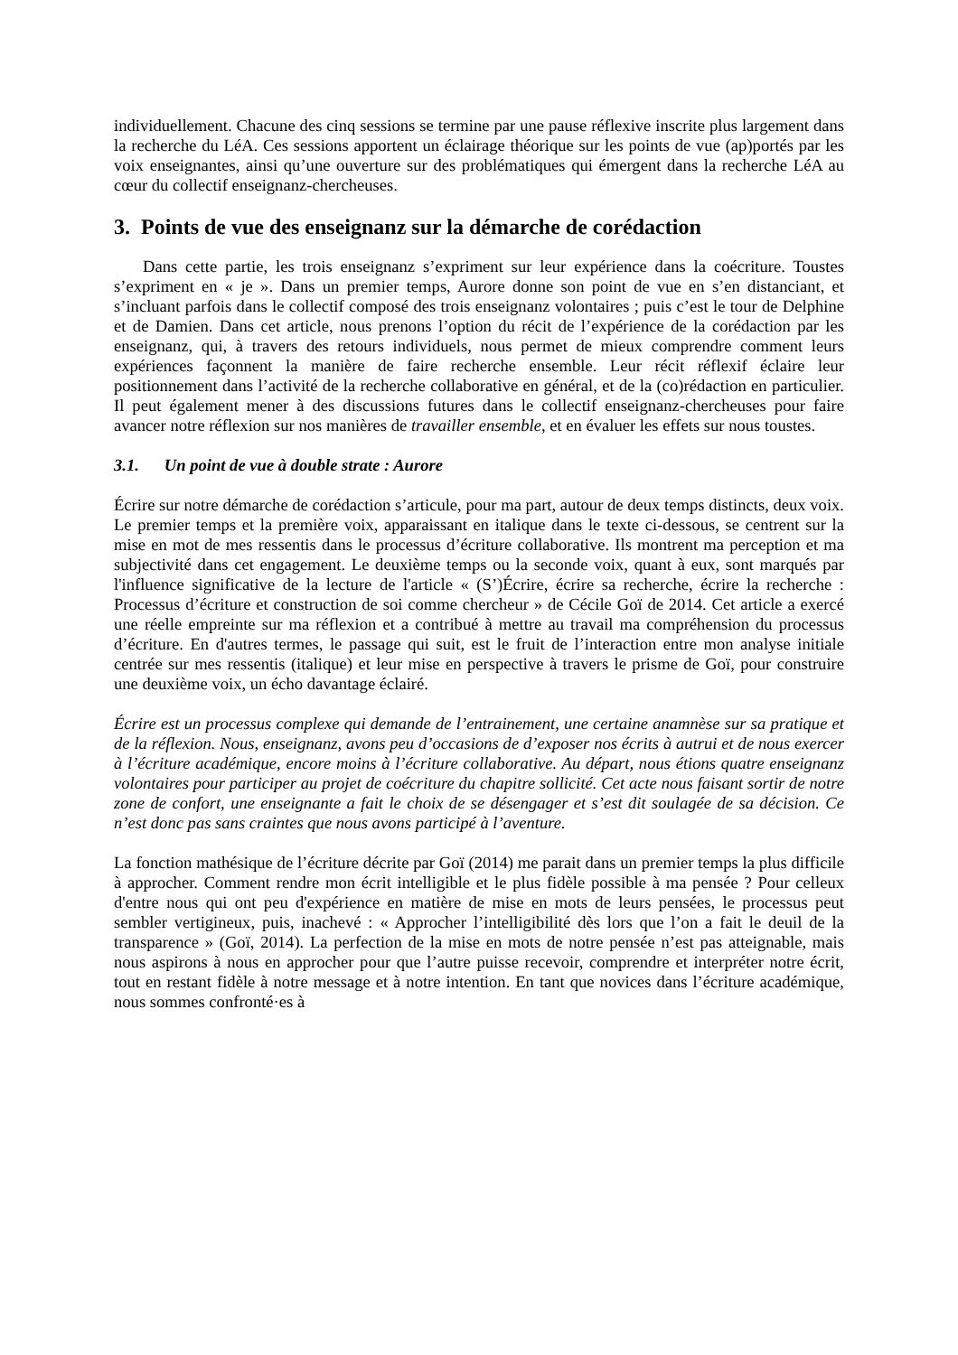individuellement. Chacune des cinq sessions se termine par une pause réflexive inscrite plus largement dans la recherche du LéA. Ces sessions apportent un éclairage théorique sur les points de vue (ap)portés par les voix enseignantes, ainsi qu’une ouverture sur des problématiques qui émergent dans la recherche LéA au cœur du collectif enseignanz-chercheuses.
3. Points de vue des enseignanz sur la démarche de corédaction
Dans cette partie, les trois enseignanz s’expriment sur leur expérience dans la coécriture. Toustes s’expriment en « je ». Dans un premier temps, Aurore donne son point de vue en s’en distanciant, et s’incluant parfois dans le collectif composé des trois enseignanz volontaires ; puis c’est le tour de Delphine et de Damien. Dans cet article, nous prenons l’option du récit de l’expérience de la corédaction par les enseignanz, qui, à travers des retours individuels, nous permet de mieux comprendre comment leurs expériences façonnent la manière de faire recherche ensemble. Leur récit réflexif éclaire leur positionnement dans l’activité de la recherche collaborative en général, et de la (co)rédaction en particulier. Il peut également mener à des discussions futures dans le collectif enseignanz-chercheuses pour faire avancer notre réflexion sur nos manières de travailler ensemble, et en évaluer les effets sur nous toustes.
3.1. Un point de vue à double strate : Aurore
Écrire sur notre démarche de corédaction s’articule, pour ma part, autour de deux temps distincts, deux voix. Le premier temps et la première voix, apparaissant en italique dans le texte ci-dessous, se centrent sur la mise en mot de mes ressentis dans le processus d’écriture collaborative. Ils montrent ma perception et ma subjectivité dans cet engagement. Le deuxième temps ou la seconde voix, quant à eux, sont marqués par l'influence significative de la lecture de l'article « (S’)Écrire, écrire sa recherche, écrire la recherche : Processus d’écriture et construction de soi comme chercheur » de Cécile Goï de 2014. Cet article a exercé une réelle empreinte sur ma réflexion et a contribué à mettre au travail ma compréhension du processus d’écriture. En d'autres termes, le passage qui suit, est le fruit de l’interaction entre mon analyse initiale centrée sur mes ressentis (italique) et leur mise en perspective à travers le prisme de Goï, pour construire une deuxième voix, un écho davantage éclairé.
Écrire est un processus complexe qui demande de l’entrainement, une certaine anamnèse sur sa pratique et de la réflexion. Nous, enseignanz, avons peu d’occasions de d’exposer nos écrits à autrui et de nous exercer à l’écriture académique, encore moins à l’écriture collaborative. Au départ, nous étions quatre enseignanz volontaires pour participer au projet de coécriture du chapitre sollicité. Cet acte nous faisant sortir de notre zone de confort, une enseignante a fait le choix de se désengager et s’est dit soulagée de sa décision. Ce n’est donc pas sans craintes que nous avons participé à l’aventure.
La fonction mathésique de l’écriture décrite par Goï (2014) me parait dans un premier temps la plus difficile à approcher. Comment rendre mon écrit intelligible et le plus fidèle possible à ma pensée ? Pour celleux d'entre nous qui ont peu d'expérience en matière de mise en mots de leurs pensées, le processus peut sembler vertigineux, puis, inachevé : « Approcher l’intelligibilité dès lors que l’on a fait le deuil de la transparence » (Goï, 2014). La perfection de la mise en mots de notre pensée n’est pas atteignable, mais nous aspirons à nous en approcher pour que l’autre puisse recevoir, comprendre et interpréter notre écrit, tout en restant fidèle à notre message et à notre intention. En tant que novices dans l’écriture académique, nous sommes confronté·es à